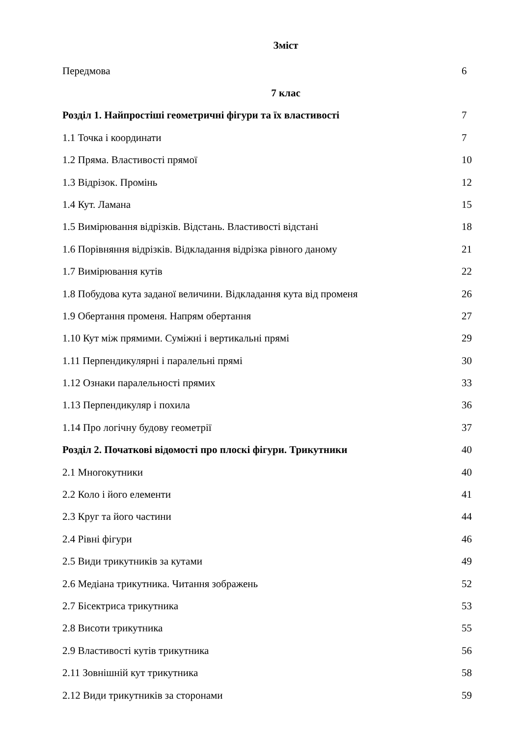Зміст
Передмова 6
7 клас
Розділ 1. Найпростіші геометричні фігури та їх властивості 7
1.1 Точка і координати 7
1.2 Пряма. Властивості прямої 10
1.3 Відрізок. Промінь 12
1.4 Кут. Ламана 15
1.5 Вимірювання відрізків. Відстань. Властивості відстані 18
1.6 Порівняння відрізків. Відкладання відрізка рівного даному 21
1.7 Вимірювання кутів 22
1.8 Побудова кута заданої величини. Відкладання кута від променя 26
1.9 Обертання променя. Напрям обертання 27
1.10 Кут між прямими. Суміжні і вертикальні прямі 29
1.11 Перпендикулярні і паралельні прямі 30
1.12 Ознаки паралельності прямих 33
1.13 Перпендикуляр і похила 36
1.14 Про логічну будову геометрії 37
Розділ 2. Початкові відомості про плоскі фігури. Трикутники 40
2.1 Многокутники 40
2.2 Коло і його елементи 41
2.3 Круг та його частини 44
2.4 Рівні фігури 46
2.5 Види трикутників за кутами 49
2.6 Медіана трикутника. Читання зображень 52
2.7 Бісектриса трикутника 53
2.8 Висоти трикутника 55
2.9 Властивості кутів трикутника 56
2.11 Зовнішній кут трикутника 58
2.12 Види трикутників за сторонами 59